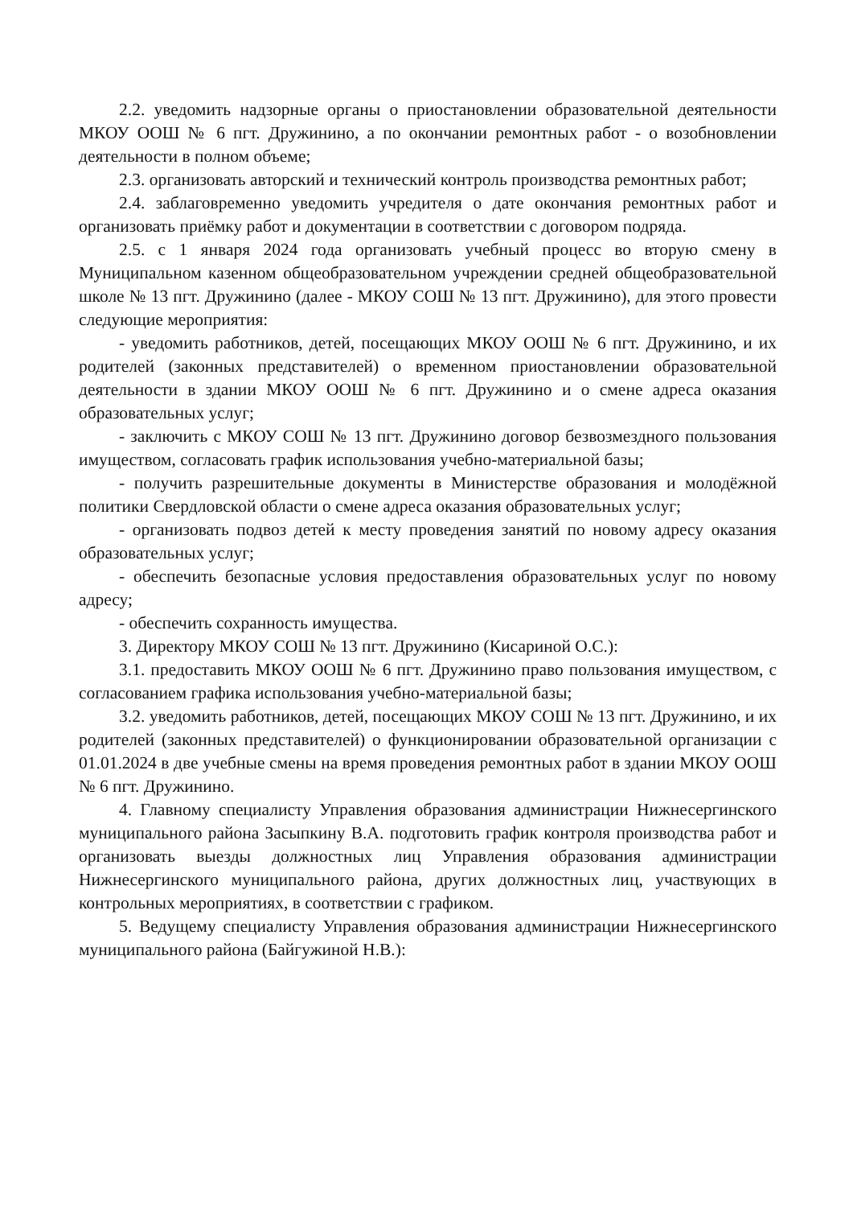2.2. уведомить надзорные органы о приостановлении образовательной деятельности МКОУ ООШ № 6 пгт. Дружинино, а по окончании ремонтных работ - о возобновлении деятельности в полном объеме;
2.3. организовать авторский и технический контроль производства ремонтных работ;
2.4. заблаговременно уведомить учредителя о дате окончания ремонтных работ и организовать приёмку работ и документации в соответствии с договором подряда.
2.5. с 1 января 2024 года организовать учебный процесс во вторую смену в Муниципальном казенном общеобразовательном учреждении средней общеобразовательной школе № 13 пгт. Дружинино (далее - МКОУ СОШ № 13 пгт. Дружинино), для этого провести следующие мероприятия:
- уведомить работников, детей, посещающих МКОУ ООШ № 6 пгт. Дружинино, и их родителей (законных представителей) о временном приостановлении образовательной деятельности в здании МКОУ ООШ № 6 пгт. Дружинино и о смене адреса оказания образовательных услуг;
- заключить с МКОУ СОШ № 13 пгт. Дружинино договор безвозмездного пользования имуществом, согласовать график использования учебно-материальной базы;
- получить разрешительные документы в Министерстве образования и молодёжной политики Свердловской области о смене адреса оказания образовательных услуг;
- организовать подвоз детей к месту проведения занятий по новому адресу оказания образовательных услуг;
- обеспечить безопасные условия предоставления образовательных услуг по новому адресу;
- обеспечить сохранность имущества.
3. Директору МКОУ СОШ № 13 пгт. Дружинино (Кисариной О.С.):
3.1. предоставить МКОУ ООШ № 6 пгт. Дружинино право пользования имуществом, с согласованием графика использования учебно-материальной базы;
3.2. уведомить работников, детей, посещающих МКОУ СОШ № 13 пгт. Дружинино, и их родителей (законных представителей) о функционировании образовательной организации с 01.01.2024 в две учебные смены на время проведения ремонтных работ в здании МКОУ ООШ № 6 пгт. Дружинино.
4. Главному специалисту Управления образования администрации Нижнесергинского муниципального района Засыпкину В.А. подготовить график контроля производства работ и организовать выезды должностных лиц Управления образования администрации Нижнесергинского муниципального района, других должностных лиц, участвующих в контрольных мероприятиях, в соответствии с графиком.
5. Ведущему специалисту Управления образования администрации Нижнесергинского муниципального района (Байгужиной Н.В.):